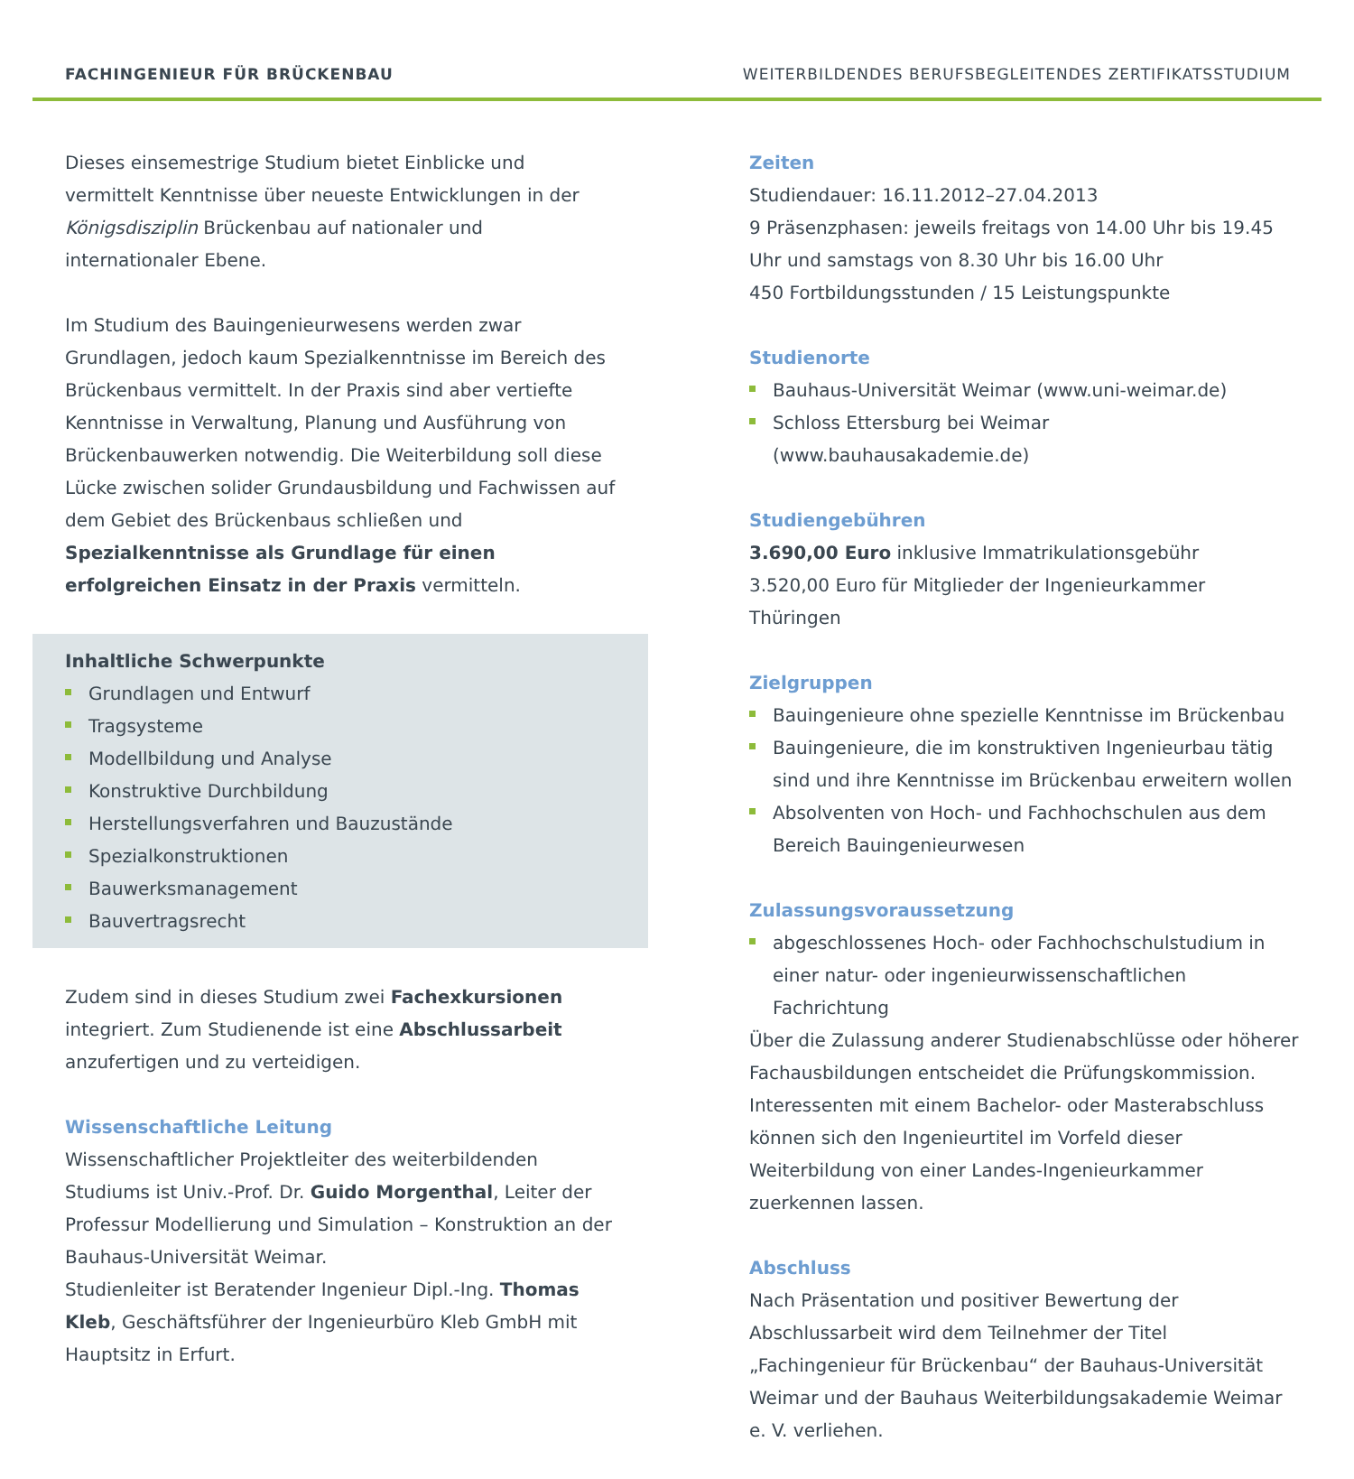FACHINGENIEUR FÜR BRÜCKENBAU WEITERBILDENDES BERUFSBEGLEITENDES ZERTIFIKATSSTUDIUM
Dieses einsemestrige Studium bietet Einblicke und vermittelt Kenntnisse über neueste Entwicklungen in der Königsdisziplin Brückenbau auf nationaler und internationaler Ebene.
Im Studium des Bauingenieurwesens werden zwar Grundlagen, jedoch kaum Spezialkenntnisse im Bereich des Brückenbaus vermittelt. In der Praxis sind aber vertiefte Kenntnisse in Verwaltung, Planung und Ausführung von Brückenbauwerken notwendig. Die Weiterbildung soll diese Lücke zwischen solider Grundausbildung und Fachwissen auf dem Gebiet des Brückenbaus schließen und Spezialkenntnisse als Grundlage für einen erfolgreichen Einsatz in der Praxis vermitteln.
Inhaltliche Schwerpunkte
Grundlagen und Entwurf
Tragsysteme
Modellbildung und Analyse
Konstruktive Durchbildung
Herstellungsverfahren und Bauzustände
Spezialkonstruktionen
Bauwerksmanagement
Bauvertragsrecht
Zudem sind in dieses Studium zwei Fachexkursionen integriert. Zum Studienende ist eine Abschlussarbeit anzufertigen und zu verteidigen.
Wissenschaftliche Leitung
Wissenschaftlicher Projektleiter des weiterbildenden Studiums ist Univ.-Prof. Dr. Guido Morgenthal, Leiter der Professur Modellierung und Simulation – Konstruktion an der Bauhaus-Universität Weimar.
Studienleiter ist Beratender Ingenieur Dipl.-Ing. Thomas Kleb, Geschäftsführer der Ingenieurbüro Kleb GmbH mit Hauptsitz in Erfurt.
Zeiten
Studiendauer: 16.11.2012–27.04.2013
9 Präsenzphasen: jeweils freitags von 14.00 Uhr bis 19.45 Uhr und samstags von 8.30 Uhr bis 16.00 Uhr
450 Fortbildungsstunden / 15 Leistungspunkte
Studienorte
Bauhaus-Universität Weimar (www.uni-weimar.de)
Schloss Ettersburg bei Weimar (www.bauhausakademie.de)
Studiengebühren
3.690,00 Euro inklusive Immatrikulationsgebühr
3.520,00 Euro für Mitglieder der Ingenieurkammer Thüringen
Zielgruppen
Bauingenieure ohne spezielle Kenntnisse im Brückenbau
Bauingenieure, die im konstruktiven Ingenieurbau tätig sind und ihre Kenntnisse im Brückenbau erweitern wollen
Absolventen von Hoch- und Fachhochschulen aus dem Bereich Bauingenieurwesen
Zulassungsvoraussetzung
abgeschlossenes Hoch- oder Fachhochschulstudium in einer natur- oder ingenieurwissenschaftlichen Fachrichtung
Über die Zulassung anderer Studienabschlüsse oder höherer Fachausbildungen entscheidet die Prüfungskommission. Interessenten mit einem Bachelor- oder Masterabschluss können sich den Ingenieurtitel im Vorfeld dieser Weiterbildung von einer Landes-Ingenieurkammer zuerkennen lassen.
Abschluss
Nach Präsentation und positiver Bewertung der Abschlussarbeit wird dem Teilnehmer der Titel „Fachingenieur für Brückenbau“ der Bauhaus-Universität Weimar und der Bauhaus Weiterbildungsakademie Weimar e. V. verliehen.